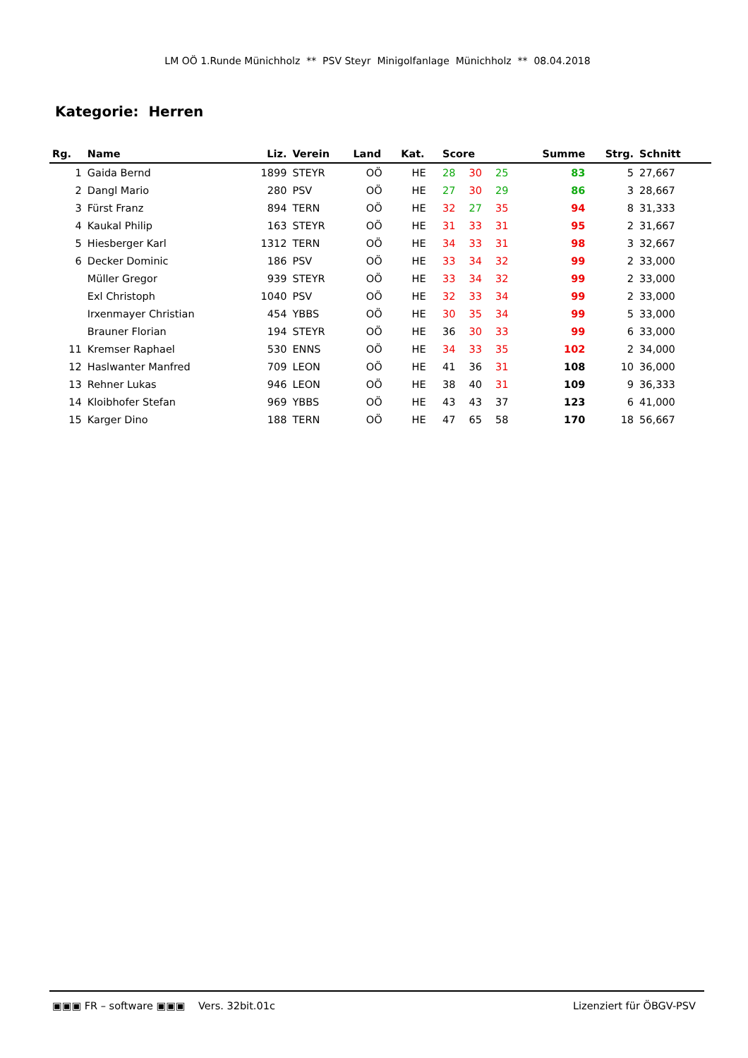LM OÖ 1.Runde Münichholz ** PSV Steyr Minigolfanlage Münichholz ** 08.04.2018
Kategorie: Herren
| Rg. | Name | Liz. | Verein | Land | Kat. | Score | | | Summe | Strg. | Schnitt | |
| --- | --- | --- | --- | --- | --- | --- | --- | --- | --- | --- | --- | --- |
| 1 | Gaida Bernd | 1899 | STEYR | OÖ | HE | 28 | 30 | 25 | 83 | 5 | 27,667 | |
| 2 | Dangl Mario | 280 | PSV | OÖ | HE | 27 | 30 | 29 | 86 | 3 | 28,667 | |
| 3 | Fürst Franz | 894 | TERN | OÖ | HE | 32 | 27 | 35 | 94 | 8 | 31,333 | |
| 4 | Kaukal Philip | 163 | STEYR | OÖ | HE | 31 | 33 | 31 | 95 | 2 | 31,667 | |
| 5 | Hiesberger Karl | 1312 | TERN | OÖ | HE | 34 | 33 | 31 | 98 | 3 | 32,667 | |
| 6 | Decker Dominic | 186 | PSV | OÖ | HE | 33 | 34 | 32 | 99 | 2 | 33,000 | |
| | Müller Gregor | 939 | STEYR | OÖ | HE | 33 | 34 | 32 | 99 | 2 | 33,000 | |
| | Exl Christoph | 1040 | PSV | OÖ | HE | 32 | 33 | 34 | 99 | 2 | 33,000 | |
| | Irxenmayer Christian | 454 | YBBS | OÖ | HE | 30 | 35 | 34 | 99 | 5 | 33,000 | |
| | Brauner Florian | 194 | STEYR | OÖ | HE | 36 | 30 | 33 | 99 | 6 | 33,000 | |
| 11 | Kremser Raphael | 530 | ENNS | OÖ | HE | 34 | 33 | 35 | 102 | 2 | 34,000 | |
| 12 | Haslwanter Manfred | 709 | LEON | OÖ | HE | 41 | 36 | 31 | 108 | 10 | 36,000 | |
| 13 | Rehner Lukas | 946 | LEON | OÖ | HE | 38 | 40 | 31 | 109 | 9 | 36,333 | |
| 14 | Kloibhofer Stefan | 969 | YBBS | OÖ | HE | 43 | 43 | 37 | 123 | 6 | 41,000 | |
| 15 | Karger Dino | 188 | TERN | OÖ | HE | 47 | 65 | 58 | 170 | 18 | 56,667 | |
▣▣▣ FR – software ▣▣▣ Vers. 32bit.01c Lizenziert für ÖBGV-PSV